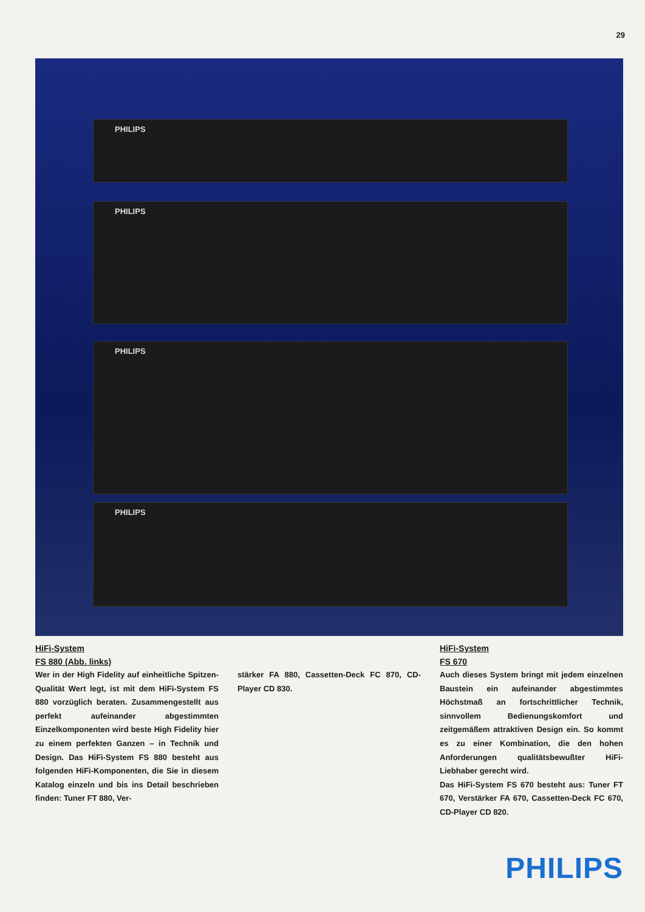29
PHILIPS
PHILIPS
PHILIPS
PHILIPS
HiFi-System
FS 880 (Abb. links)
Wer in der High Fidelity auf einheitliche Spitzen-Qualität Wert legt, ist mit dem HiFi-System FS 880 vorzüglich beraten. Zusammengestellt aus perfekt aufeinander abgestimmten Einzelkomponenten wird beste High Fidelity hier zu einem perfekten Ganzen – in Technik und Design. Das HiFi-System FS 880 besteht aus folgenden HiFi-Komponenten, die Sie in diesem Katalog einzeln und bis ins Detail beschrieben finden: Tuner FT 880, Ver-
stärker FA 880, Cassetten-Deck FC 870, CD-Player CD 830.
HiFi-System
FS 670
Auch dieses System bringt mit jedem einzelnen Baustein ein aufeinander abgestimmtes Höchstmaß an fortschrittlicher Technik, sinnvollem Bedienungskomfort und zeitgemäßem attraktiven Design ein. So kommt es zu einer Kombination, die den hohen Anforderungen qualitätsbewußter HiFi-Liebhaber gerecht wird.
Das HiFi-System FS 670 besteht aus: Tuner FT 670, Verstärker FA 670, Cassetten-Deck FC 670, CD-Player CD 820.
PHILIPS